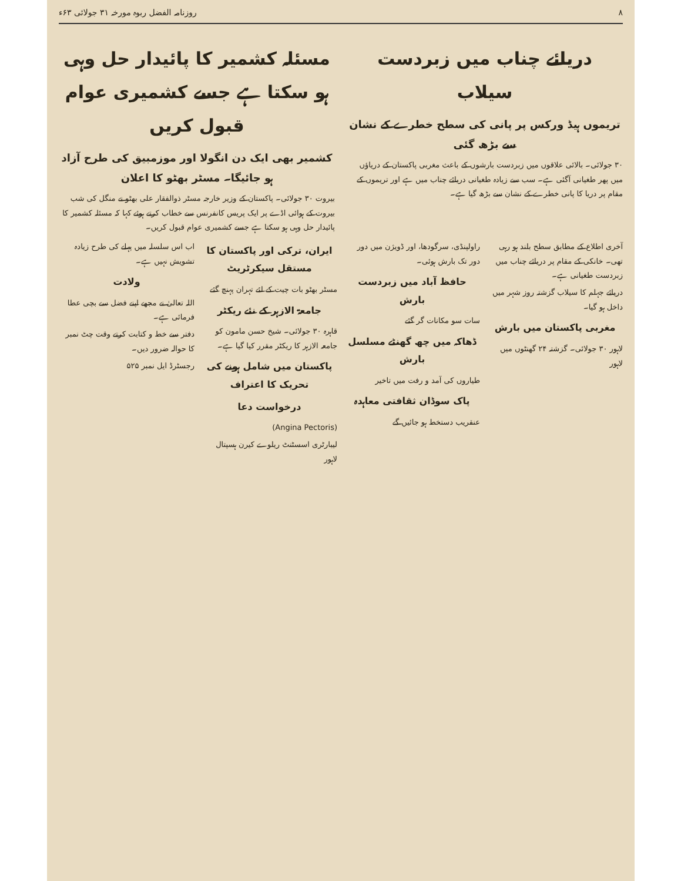۸ روزنامہ الفضل ربوہ مورخہ ۳۱ جولائی ۶۳ء
دریائے چناب میں زبردست سیلاب
تریموں ہیڈ ورکس پر پانی کی سطح خطرے کے نشان سے بڑھ گئی
۳۰ جولائی۔ بالائی علاقوں میں زبردست بارشوں کے باعث مغربی پاکستان کے دریاؤں میں پھر طغیانی آگئی ہے۔ سب سے زیادہ طغیانی دریائے چناب میں ہے اور تریموں کے مقام پر دریا کا پانی خطرے کے نشان سے بڑھ گیا ہے۔
مسئلہ کشمیر کا پائیدار حل وہی ہو سکتا ہے جسے کشمیری عوام قبول کریں
کشمیر بھی ایک دن انگولا اور موزمبیق کی طرح آزاد ہو جائیگا۔ مسٹر بھٹو کا اعلان
بیروت ۳۰ جولائی۔ پاکستان کے وزیر خارجہ مسٹر ذوالفقار علی بھٹو نے منگل کی شب بیروت کے ہوائی اڈے پر ایک پریس کانفرنس سے خطاب کرتے ہوئے کہا کہ مسئلہ کشمیر کا پائیدار حل وہی ہو سکتا ہے جسے کشمیری عوام قبول کریں۔
آخری اطلاع کے مطابق سطح بلند ہو رہی تھی۔ خانکی کے مقام پر دریائے چناب میں زبردست طغیانی ہے۔
دریائے جہلم کا سیلاب گزشتہ روز شہر میں داخل ہو گیا۔
مغربی پاکستان میں بارش
لاہور ۳۰ جولائی۔ گزشتہ ۲۴ گھنٹوں میں لاہور
راولپنڈی، سرگودھا، اور ڈویژن میں دور دور تک بارش ہوئی۔
حافظ آباد میں زبردست بارش
سات سو مکانات گر گئے
ڈھاکہ میں چھ گھنٹے مسلسل بارش
طیاروں کی آمد و رفت میں تاخیر
پاک سوڈان ثقافتی معاہدہ
عنقریب دستخط ہو جائیں گے
ایران، ترکی اور پاکستان کا مستقل سیکرٹریٹ
مسٹر بھٹو بات چیت کے لئے تہران پہنچ گئے
جامعۃ الازہر کے نئے ریکٹر
قاہرہ ۳۰ جولائی۔ شیخ حسن مامون کو جامعہ الازہر کا ریکٹر مقرر کیا گیا ہے۔
پاکستان میں شامل ہونے کی تحریک کا اعتراف
درخواست دعا
(Angina Pectoris)
لیبارٹری اسسٹنٹ ریلوے کیرن ہسپتال لاہور
اب اس سلسلہ میں پہلے کی طرح زیادہ تشویش نہیں ہے۔
ولادت
اللہ تعالیٰ نے مجھے اپنے فضل سے بچی عطا فرمائی ہے۔
دفتر سے خط و کتابت کرتے وقت چٹ نمبر کا حوالہ ضرور دیں۔
رجسٹرڈ ایل نمبر ۵۲۵